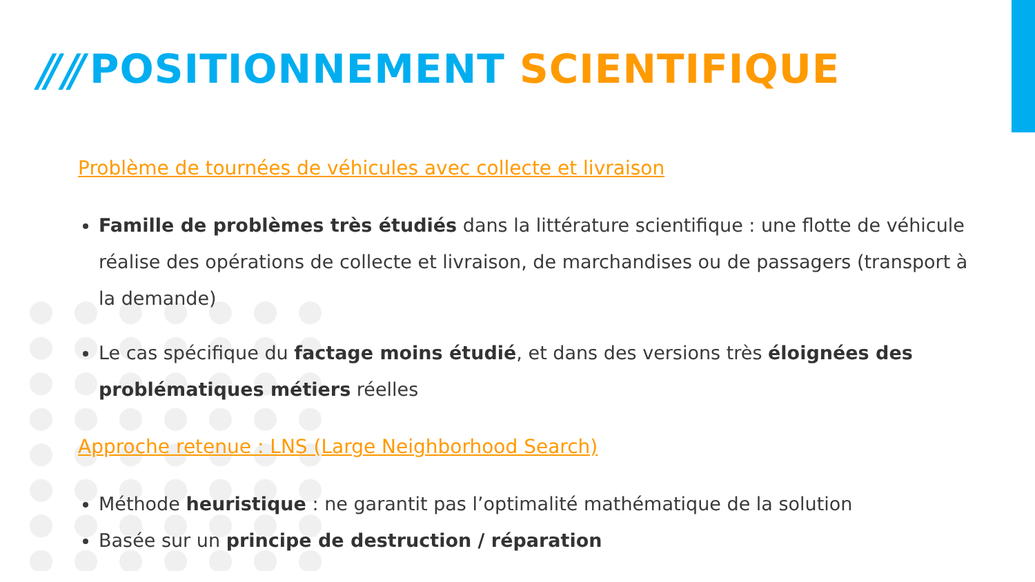⫽⫽ POSITIONNEMENT SCIENTIFIQUE
Problème de tournées de véhicules avec collecte et livraison
Famille de problèmes très étudiés dans la littérature scientifique : une flotte de véhicule réalise des opérations de collecte et livraison, de marchandises ou de passagers (transport à la demande)
Le cas spécifique du factage moins étudié, et dans des versions très éloignées des problématiques métiers réelles
Approche retenue : LNS (Large Neighborhood Search)
Méthode heuristique : ne garantit pas l’optimalité mathématique de la solution
Basée sur un principe de destruction / réparation